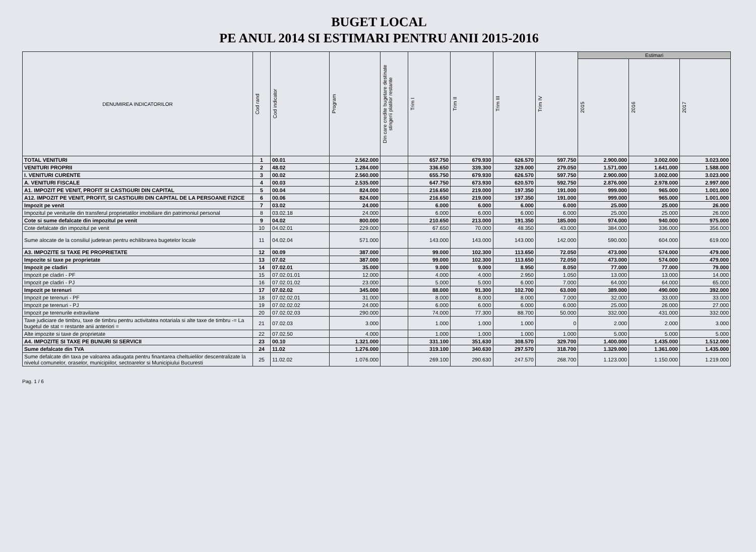BUGET LOCAL
PE ANUL 2014 SI ESTIMARI PENTRU ANII 2015-2016
| DENUMIREA INDICATORILOR | Cod rand | Cod indicator | Program | Din care credite bugetare destinate stingerii platilor restante | Trim I | Trim II | Trim III | Trim IV | Estimari | | |
| --- | --- | --- | --- | --- | --- | --- | --- | --- | --- | --- | --- |
| | | | | | | | | | 2015 | 2016 | 2017 |
| TOTAL VENITURI | 1 | 00.01 | 2.562.000 | | 657.750 | 679.930 | 626.570 | 597.750 | 2.900.000 | 3.002.000 | 3.023.000 |
| VENITURI PROPRII | 2 | 48.02 | 1.284.000 | | 336.650 | 339.300 | 329.000 | 279.050 | 1.571.000 | 1.641.000 | 1.588.000 |
| I. VENITURI CURENTE | 3 | 00.02 | 2.560.000 | | 655.750 | 679.930 | 626.570 | 597.750 | 2.900.000 | 3.002.000 | 3.023.000 |
| A. VENITURI FISCALE | 4 | 00.03 | 2.535.000 | | 647.750 | 673.930 | 620.570 | 592.750 | 2.876.000 | 2.978.000 | 2.997.000 |
| A1. IMPOZIT PE VENIT, PROFIT SI CASTIGURI DIN CAPITAL | 5 | 00.04 | 824.000 | | 216.650 | 219.000 | 197.350 | 191.000 | 999.000 | 965.000 | 1.001.000 |
| A12. IMPOZIT PE VENIT, PROFIT, SI CASTIGURI DIN CAPITAL DE LA PERSOANE FIZICE | 6 | 00.06 | 824.000 | | 216.650 | 219.000 | 197.350 | 191.000 | 999.000 | 965.000 | 1.001.000 |
| Impozit pe venit | 7 | 03.02 | 24.000 | | 6.000 | 6.000 | 6.000 | 6.000 | 25.000 | 25.000 | 26.000 |
| Impozitul pe veniturile din transferul proprietatilor imobiliare din patrimoniul personal | 8 | 03.02.18 | 24.000 | | 6.000 | 6.000 | 6.000 | 6.000 | 25.000 | 25.000 | 26.000 |
| Cote si sume defalcate din impozitul pe venit | 9 | 04.02 | 800.000 | | 210.650 | 213.000 | 191.350 | 185.000 | 974.000 | 940.000 | 975.000 |
| Cote defalcate din impozitul pe venit | 10 | 04.02.01 | 229.000 | | 67.650 | 70.000 | 48.350 | 43.000 | 384.000 | 336.000 | 356.000 |
| Sume alocate de la consiliul judetean pentru echilibrarea bugetelor locale | 11 | 04.02.04 | 571.000 | | 143.000 | 143.000 | 143.000 | 142.000 | 590.000 | 604.000 | 619.000 |
| A3. IMPOZITE SI TAXE PE PROPRIETATE | 12 | 00.09 | 387.000 | | 99.000 | 102.300 | 113.650 | 72.050 | 473.000 | 574.000 | 479.000 |
| Impozite si taxe pe proprietate | 13 | 07.02 | 387.000 | | 99.000 | 102.300 | 113.650 | 72.050 | 473.000 | 574.000 | 479.000 |
| Impozit pe cladiri | 14 | 07.02.01 | 35.000 | | 9.000 | 9.000 | 8.950 | 8.050 | 77.000 | 77.000 | 79.000 |
| Impozit pe cladiri - PF | 15 | 07.02.01.01 | 12.000 | | 4.000 | 4.000 | 2.950 | 1.050 | 13.000 | 13.000 | 14.000 |
| Impozit pe cladiri - PJ | 16 | 07.02.01.02 | 23.000 | | 5.000 | 5.000 | 6.000 | 7.000 | 64.000 | 64.000 | 65.000 |
| Impozit pe terenuri | 17 | 07.02.02 | 345.000 | | 88.000 | 91.300 | 102.700 | 63.000 | 389.000 | 490.000 | 392.000 |
| Impozit pe terenuri - PF | 18 | 07.02.02.01 | 31.000 | | 8.000 | 8.000 | 8.000 | 7.000 | 32.000 | 33.000 | 33.000 |
| Impozit pe terenuri - PJ | 19 | 07.02.02.02 | 24.000 | | 6.000 | 6.000 | 6.000 | 6.000 | 25.000 | 26.000 | 27.000 |
| Impozit pe terenurile extravilane | 20 | 07.02.02.03 | 290.000 | | 74.000 | 77.300 | 88.700 | 50.000 | 332.000 | 431.000 | 332.000 |
| Taxe judiciare de timbru, taxe de timbru pentru activitatea notariala si alte taxe de timbru -= La bugetul de stat = restante anii anteriori = | 21 | 07.02.03 | 3.000 | | 1.000 | 1.000 | 1.000 | 0 | 2.000 | 2.000 | 3.000 |
| Alte impozite si taxe de proprietate | 22 | 07.02.50 | 4.000 | | 1.000 | 1.000 | 1.000 | 1.000 | 5.000 | 5.000 | 5.000 |
| A4. IMPOZITE SI TAXE PE BUNURI SI SERVICII | 23 | 00.10 | 1.321.000 | | 331.100 | 351.630 | 308.570 | 329.700 | 1.400.000 | 1.435.000 | 1.512.000 |
| Sume defalcate din TVA | 24 | 11.02 | 1.276.000 | | 319.100 | 340.630 | 297.570 | 318.700 | 1.329.000 | 1.361.000 | 1.435.000 |
| Sume defalcate din taxa pe valoarea adaugata pentru finantarea cheltuielilor descentralizate la nivelul comunelor, oraselor, municipiilor, sectoarelor si Municipiului Bucuresti | 25 | 11.02.02 | 1.076.000 | | 269.100 | 290.630 | 247.570 | 268.700 | 1.123.000 | 1.150.000 | 1.219.000 |
Pag. 1 / 6